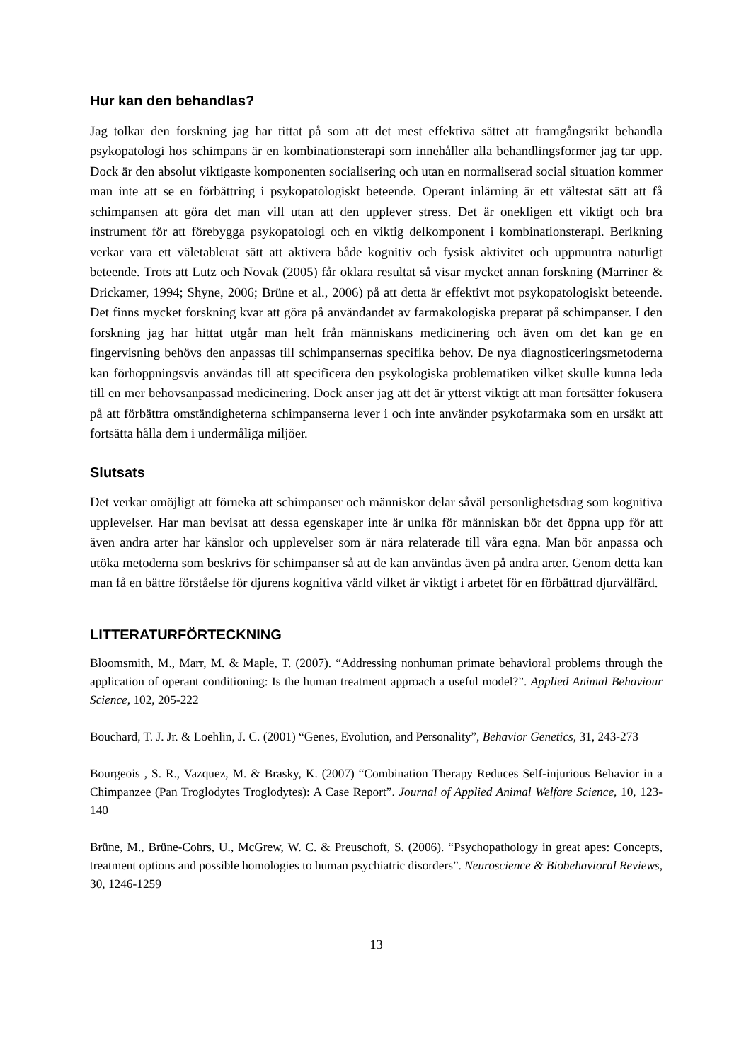Hur kan den behandlas?
Jag tolkar den forskning jag har tittat på som att det mest effektiva sättet att framgångsrikt behandla psykopatologi hos schimpans är en kombinationsterapi som innehåller alla behandlingsformer jag tar upp. Dock är den absolut viktigaste komponenten socialisering och utan en normaliserad social situation kommer man inte att se en förbättring i psykopatologiskt beteende. Operant inlärning är ett vältestat sätt att få schimpansen att göra det man vill utan att den upplever stress. Det är onekligen ett viktigt och bra instrument för att förebygga psykopatologi och en viktig delkomponent i kombinationsterapi. Berikning verkar vara ett väletablerat sätt att aktivera både kognitiv och fysisk aktivitet och uppmuntra naturligt beteende. Trots att Lutz och Novak (2005) får oklara resultat så visar mycket annan forskning (Marriner & Drickamer, 1994; Shyne, 2006; Brüne et al., 2006) på att detta är effektivt mot psykopatologiskt beteende. Det finns mycket forskning kvar att göra på användandet av farmakologiska preparat på schimpanser. I den forskning jag har hittat utgår man helt från människans medicinering och även om det kan ge en fingervisning behövs den anpassas till schimpansernas specifika behov. De nya diagnosticeringsmetoderna kan förhoppningsvis användas till att specificera den psykologiska problematiken vilket skulle kunna leda till en mer behovsanpassad medicinering. Dock anser jag att det är ytterst viktigt att man fortsätter fokusera på att förbättra omständigheterna schimpanserna lever i och inte använder psykofarmaka som en ursäkt att fortsätta hålla dem i undermåliga miljöer.
Slutsats
Det verkar omöjligt att förneka att schimpanser och människor delar såväl personlighetsdrag som kognitiva upplevelser. Har man bevisat att dessa egenskaper inte är unika för människan bör det öppna upp för att även andra arter har känslor och upplevelser som är nära relaterade till våra egna. Man bör anpassa och utöka metoderna som beskrivs för schimpanser så att de kan användas även på andra arter. Genom detta kan man få en bättre förståelse för djurens kognitiva värld vilket är viktigt i arbetet för en förbättrad djurvälfärd.
LITTERATURFÖRTECKNING
Bloomsmith, M., Marr, M. & Maple, T. (2007). “Addressing nonhuman primate behavioral problems through the application of operant conditioning: Is the human treatment approach a useful model?”. Applied Animal Behaviour Science, 102, 205-222
Bouchard, T. J. Jr. & Loehlin, J. C. (2001) “Genes, Evolution, and Personality”, Behavior Genetics, 31, 243-273
Bourgeois , S. R., Vazquez, M. & Brasky, K. (2007) “Combination Therapy Reduces Self-injurious Behavior in a Chimpanzee (Pan Troglodytes Troglodytes): A Case Report”. Journal of Applied Animal Welfare Science, 10, 123-140
Brüne, M., Brüne-Cohrs, U., McGrew, W. C. & Preuschoft, S. (2006). “Psychopathology in great apes: Concepts, treatment options and possible homologies to human psychiatric disorders”. Neuroscience & Biobehavioral Reviews, 30, 1246-1259
13